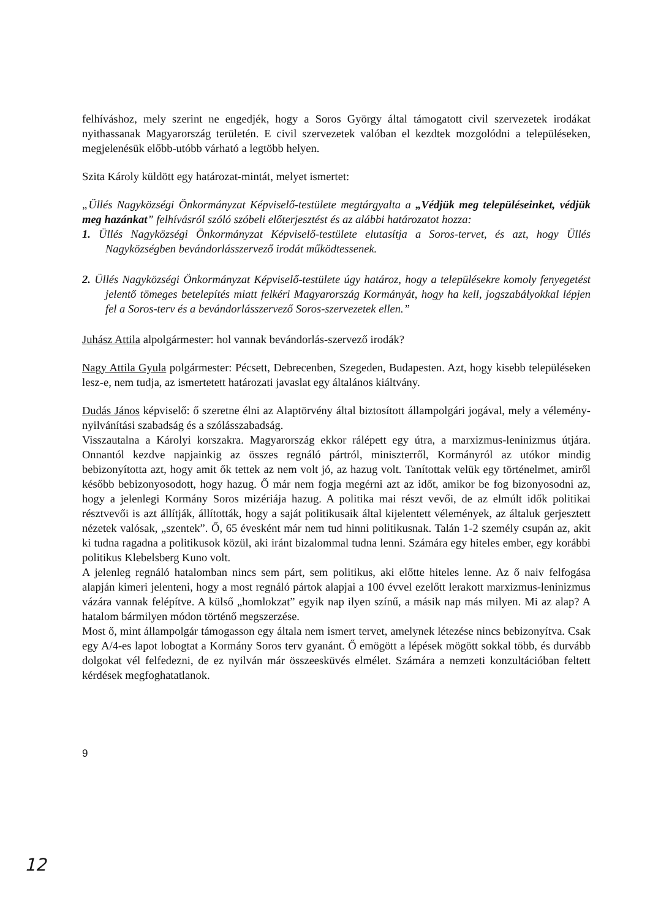felhíváshoz, mely szerint ne engedjék, hogy a Soros György által támogatott civil szervezetek irodákat nyithassanak Magyarország területén. E civil szervezetek valóban el kezdtek mozgolódni a településeken, megjelenésük előbb-utóbb várható a legtöbb helyen.
Szita Károly küldött egy határozat-mintát, melyet ismertet:
„Üllés Nagyközségi Önkormányzat Képviselő-testülete megtárgyalta a „Védjük meg településeinket, védjük meg hazánkat” felhívásról szóló szóbeli előterjesztést és az alábbi határozatot hozza:
1. Üllés Nagyközségi Önkormányzat Képviselő-testülete elutasítja a Soros-tervet, és azt, hogy Üllés Nagyközségben bevándorlásszervező irodát működtessenek.
2. Üllés Nagyközségi Önkormányzat Képviselő-testülete úgy határoz, hogy a településekre komoly fenyegetést jelentő tömeges betelepítés miatt felkéri Magyarország Kormányát, hogy ha kell, jogszabályokkal lépjen fel a Soros-terv és a bevándorlásszervező Soros-szervezetek ellen.”
Juhász Attila alpolgármester: hol vannak bevándorlás-szervező irodák?
Nagy Attila Gyula polgármester: Pécsett, Debrecenben, Szegeden, Budapesten. Azt, hogy kisebb településeken lesz-e, nem tudja, az ismertetett határozati javaslat egy általános kiáltvány.
Dudás János képviselő: ő szeretne élni az Alaptörvény által biztosított állampolgári jogával, mely a vélemény-nyilvánítási szabadság és a szólásszabadság.
Visszautalna a Károlyi korszakra. Magyarország ekkor rálépett egy útra, a marxizmus-leninizmus útjára. Onnantól kezdve napjainkig az összes regnáló pártról, miniszterről, Kormányról az utókor mindig bebizonyította azt, hogy amit ők tettek az nem volt jó, az hazug volt. Tanítottak velük egy történelmet, amiről később bebizonyosodott, hogy hazug. Ő már nem fogja megérni azt az időt, amikor be fog bizonyosodni az, hogy a jelenlegi Kormány Soros mizériája hazug. A politika mai részt vevői, de az elmúlt idők politikai résztvevői is azt állítják, állították, hogy a saját politikusaik által kijelentett vélemények, az általuk gerjesztett nézetek valósak, „szentek”. Ő, 65 évesként már nem tud hinni politikusnak. Talán 1-2 személy csupán az, akit ki tudna ragadna a politikusok közül, aki iránt bizalommal tudna lenni. Számára egy hiteles ember, egy korábbi politikus Klebelsberg Kuno volt.
A jelenleg regnáló hatalomban nincs sem párt, sem politikus, aki előtte hiteles lenne. Az ő naiv felfogása alapján kimeri jelenteni, hogy a most regnáló pártok alapjai a 100 évvel ezelőtt lerakott marxizmus-leninizmus vázára vannak felépítve. A külső „homlokzat” egyik nap ilyen színű, a másik nap más milyen. Mi az alap? A hatalom bármilyen módon történő megszerzése.
Most ő, mint állampolgár támogasson egy általa nem ismert tervet, amelynek létezése nincs bebizonyítva. Csak egy A/4-es lapot lobogtat a Kormány Soros terv gyanánt. Ő emögött a lépések mögött sokkal több, és durvább dolgokat vél felfedezni, de ez nyilván már összeesküvés elmélet. Számára a nemzeti konzultációban feltett kérdések megfoghatatlanok.
9
12